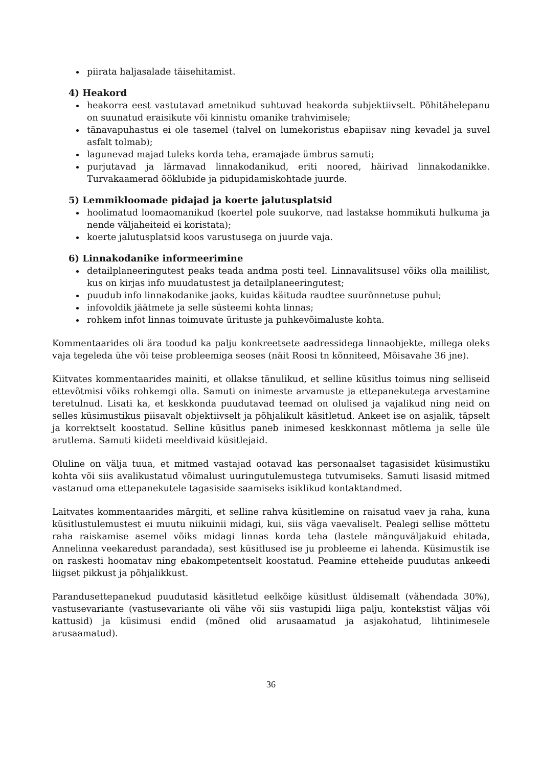piirata haljasalade täisehitamist.
4) Heakord
heakorra eest vastutavad ametnikud suhtuvad heakorda subjektiivselt. Põhitähelepanu on suunatud eraisikute või kinnistu omanike trahvimisele;
tänavapuhastus ei ole tasemel (talvel on lumekoristus ebapiisav ning kevadel ja suvel asfalt tolmab);
lagunevad majad tuleks korda teha, eramajade ümbrus samuti;
purjutavad ja lärmavad linnakodanikud, eriti noored, häirivad linnakodanikke. Turvakaamerad ööklubide ja pidupidamiskohtade juurde.
5) Lemmikloomade pidajad ja koerte jalutusplatsid
hoolimatud loomaomanikud (koertel pole suukorve, nad lastakse hommikuti hulkuma ja nende väljaheiteid ei koristata);
koerte jalutusplatsid koos varustusega on juurde vaja.
6) Linnakodanike informeerimine
detailplaneeringutest peaks teada andma posti teel. Linnavalitsusel võiks olla maililist, kus on kirjas info muudatustest ja detailplaneeringutest;
puudub info linnakodanike jaoks, kuidas käituda raudtee suurõnnetuse puhul;
infovoldik jäätmete ja selle süsteemi kohta linnas;
rohkem infot linnas toimuvate ürituste ja puhkevõimaluste kohta.
Kommentaarides oli ära toodud ka palju konkreetsete aadressidega linnaobjekte, millega oleks vaja tegeleda ühe või teise probleemiga seoses (näit Roosi tn kõnniteed, Mõisavahe 36 jne).
Kiitvates kommentaarides mainiti, et ollakse tänulikud, et selline küsitlus toimus ning selliseid ettevõtmisi võiks rohkemgi olla. Samuti on inimeste arvamuste ja ettepanekutega arvestamine teretulnud. Lisati ka, et keskkonda puudutavad teemad on olulised ja vajalikud ning neid on selles küsimustikus piisavalt objektiivselt ja põhjalikult käsitletud. Ankeet ise on asjalik, täpselt ja korrektselt koostatud. Selline küsitlus paneb inimesed keskkonnast mõtlema ja selle üle arutlema. Samuti kiideti meeldivaid küsitlejaid.
Oluline on välja tuua, et mitmed vastajad ootavad kas personaalset tagasisidet küsimustiku kohta või siis avalikustatud võimalust uuringutulemustega tutvumiseks. Samuti lisasid mitmed vastanud oma ettepanekutele tagasiside saamiseks isiklikud kontaktandmed.
Laitvates kommentaarides märgiti, et selline rahva küsitlemine on raisatud vaev ja raha, kuna küsitlustulemustest ei muutu niikuinii midagi, kui, siis väga vaevaliselt. Pealegi sellise mõttetu raha raiskamise asemel võiks midagi linnas korda teha (lastele mänguväljakuid ehitada, Annelinna veekaredust parandada), sest küsitlused ise ju probleeme ei lahenda. Küsimustik ise on raskesti hoomatav ning ebakompetentselt koostatud. Peamine etteheide puudutas ankeedi liigset pikkust ja põhjalikkust.
Parandusettepanekud puudutasid käsitletud eelkõige küsitlust üldisemalt (vähendada 30%), vastusevariante (vastusevariante oli vähe või siis vastupidi liiga palju, kontekstist väljas või kattusid) ja küsimusi endid (mõned olid arusaamatud ja asjakohatud, lihtinimesele arusaamatud).
36